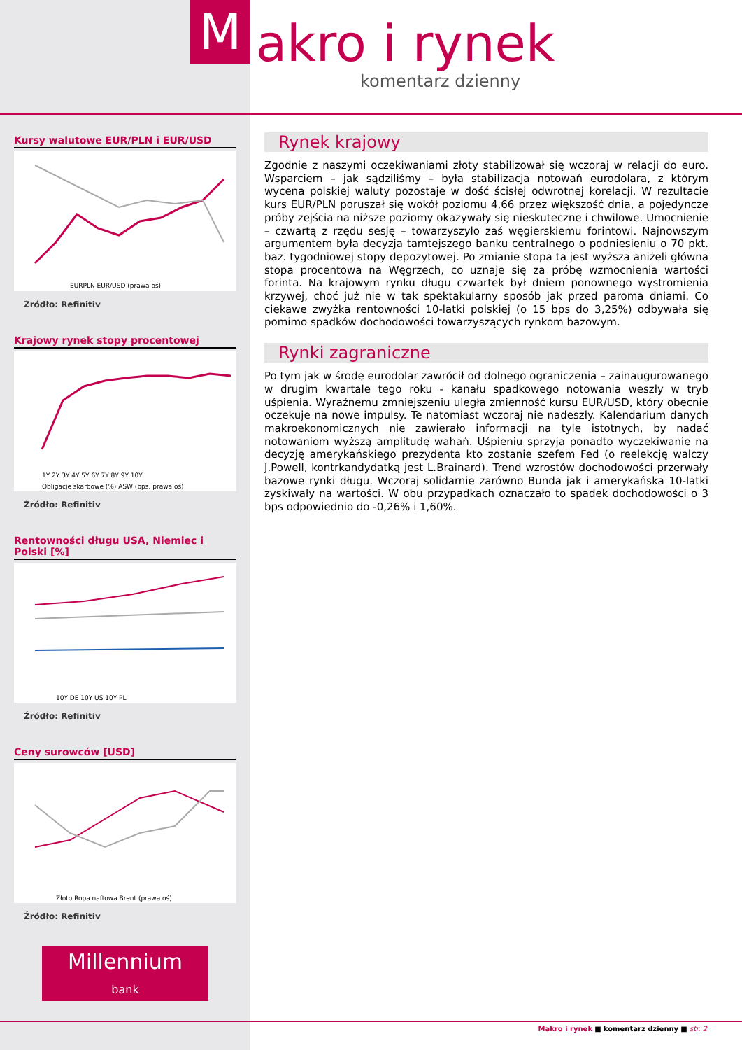M akro i rynek
komentarz dzienny
Kursy walutowe EUR/PLN i EUR/USD
EURPLN EUR/USD (prawa oś)
Źródło: Refinitiv
Krajowy rynek stopy procentowej
1Y 2Y 3Y 4Y 5Y 6Y 7Y 8Y 9Y 10Y
Obligacje skarbowe (%) ASW (bps, prawa oś)
Źródło: Refinitiv
Rentowności długu USA, Niemiec i Polski [%]
10Y DE 10Y US 10Y PL
Źródło: Refinitiv
Ceny surowców [USD]
Złoto Ropa naftowa Brent (prawa oś)
Źródło: Refinitiv
Millennium
bank
Rynek krajowy
Zgodnie z naszymi oczekiwaniami złoty stabilizował się wczoraj w relacji do euro. Wsparciem – jak sądziliśmy – była stabilizacja notowań eurodolara, z którym wycena polskiej waluty pozostaje w dość ścisłej odwrotnej korelacji. W rezultacie kurs EUR/PLN poruszał się wokół poziomu 4,66 przez większość dnia, a pojedyncze próby zejścia na niższe poziomy okazywały się nieskuteczne i chwilowe. Umocnienie – czwartą z rzędu sesję – towarzyszyło zaś węgierskiemu forintowi. Najnowszym argumentem była decyzja tamtejszego banku centralnego o podniesieniu o 70 pkt. baz. tygodniowej stopy depozytowej. Po zmianie stopa ta jest wyższa aniżeli główna stopa procentowa na Węgrzech, co uznaje się za próbę wzmocnienia wartości forinta. Na krajowym rynku długu czwartek był dniem ponownego wystromienia krzywej, choć już nie w tak spektakularny sposób jak przed paroma dniami. Co ciekawe zwyżka rentowności 10-latki polskiej (o 15 bps do 3,25%) odbywała się pomimo spadków dochodowości towarzyszących rynkom bazowym.
Rynki zagraniczne
Po tym jak w środę eurodolar zawrócił od dolnego ograniczenia – zainaugurowanego w drugim kwartale tego roku - kanału spadkowego notowania weszły w tryb uśpienia. Wyraźnemu zmniejszeniu uległa zmienność kursu EUR/USD, który obecnie oczekuje na nowe impulsy. Te natomiast wczoraj nie nadeszły. Kalendarium danych makroekonomicznych nie zawierało informacji na tyle istotnych, by nadać notowaniom wyższą amplitudę wahań. Uśpieniu sprzyja ponadto wyczekiwanie na decyzję amerykańskiego prezydenta kto zostanie szefem Fed (o reelekcję walczy J.Powell, kontrkandydatką jest L.Brainard). Trend wzrostów dochodowości przerwały bazowe rynki długu. Wczoraj solidarnie zarówno Bunda jak i amerykańska 10-latki zyskiwały na wartości. W obu przypadkach oznaczało to spadek dochodowości o 3 bps odpowiednio do -0,26% i 1,60%.
Makro i rynek ■ komentarz dzienny ■ str. 2